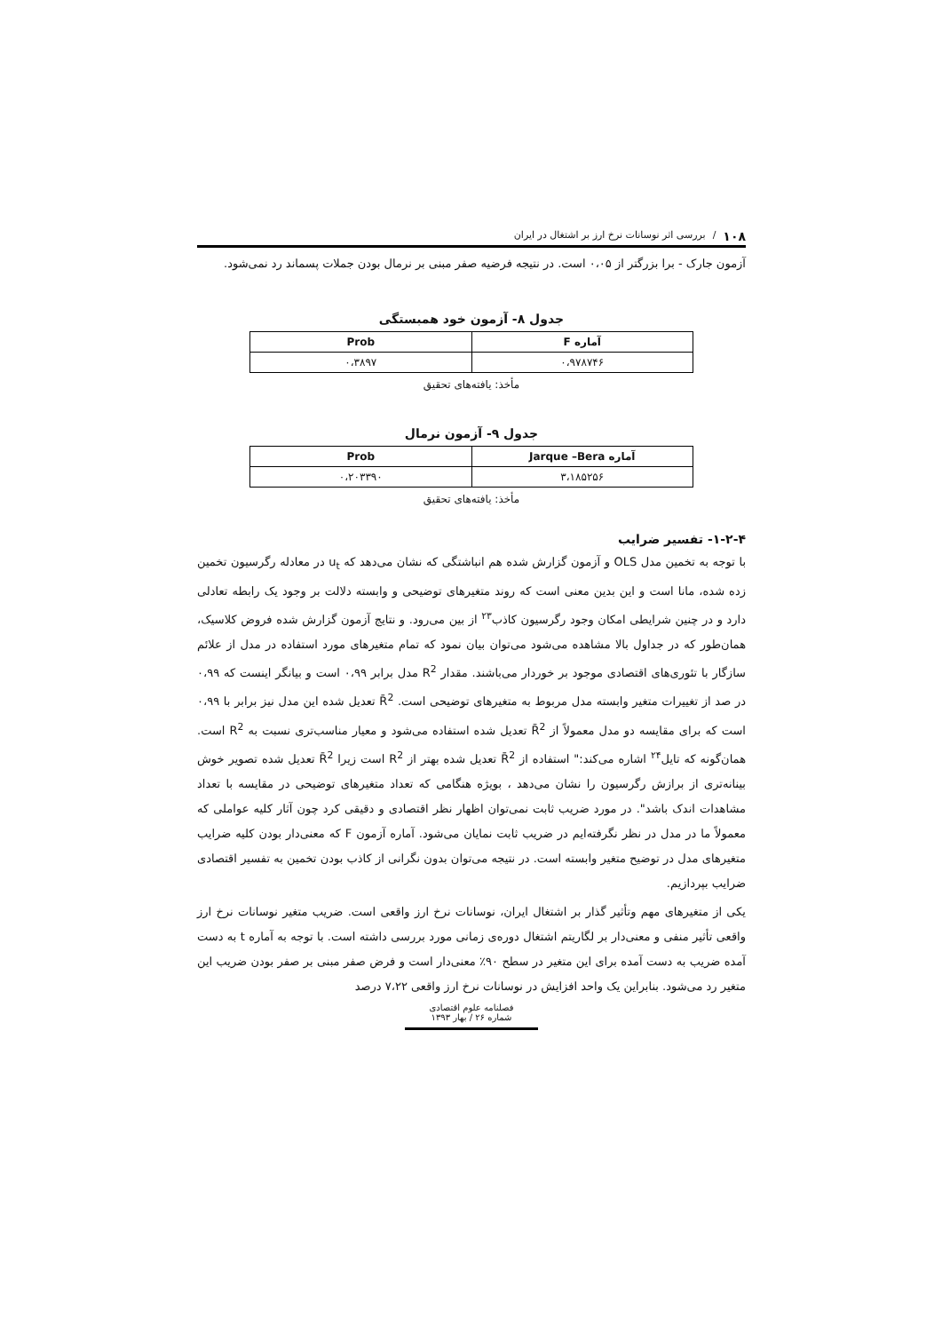۱۰۸ / بررسی اثر نوسانات نرخ ارز بر اشتغال در ایران
آزمون جارک - برا بزرگتر از ۰،۰۵ است. در نتیجه فرضیه صفر مبنی بر نرمال بودن جملات پسماند رد نمی‌شود.
جدول ۸- آزمون خود همبستگی
| آماره F | Prob |
| --- | --- |
| ۰،۹۷۸۷۴۶ | ۰،۳۸۹۷ |
مأخذ: یافته‌های تحقیق
جدول ۹- آزمون نرمال
| آماره Jarque –Bera | Prob |
| --- | --- |
| ۳،۱۸۵۲۵۶ | ۰،۲۰۳۳۹۰ |
مأخذ: یافته‌های تحقیق
۱-۲-۴- تفسیر ضرایب
با توجه به تخمین مدل OLS و آزمون گزارش شده هم انباشتگی که نشان می‌دهد که u<sub>t</sub> در معادله رگرسیون تخمین زده شده، مانا است و این بدین معنی است که روند متغیرهای توضیحی و وابسته دلالت بر وجود یک رابطه تعادلی دارد و در چنین شرایطی امکان وجود رگرسیون کاذب<sup>۲۳</sup> از بین می‌رود. و نتایج آزمون گزارش شده فروض کلاسیک، همان‌طور که در جداول بالا مشاهده می‌شود می‌توان بیان نمود که تمام متغیرهای مورد استفاده در مدل از علائم سازگار با تئوری‌های اقتصادی موجود بر خوردار می‌باشند. مقدار R<sup>2</sup> مدل برابر ۰،۹۹ است و بیانگر اینست که ۰،۹۹ در صد از تغییرات متغیر وابسته مدل مربوط به متغیرهای توضیحی است. R̄<sup>2</sup> تعدیل شده این مدل نیز برابر با ۰،۹۹ است که برای مقایسه دو مدل معمولاً از R̄<sup>2</sup> تعدیل شده استفاده می‌شود و معیار مناسب‌تری نسبت به R<sup>2</sup> است. همان‌گونه که تایل<sup>۲۴</sup> اشاره می‌کند:" استفاده از R̄<sup>2</sup> تعدیل شده بهتر از R<sup>2</sup> است زیرا R̄<sup>2</sup> تعدیل شده تصویر خوش بینانه‌تری از برازش رگرسیون را نشان می‌دهد ، بویژه هنگامی که تعداد متغیرهای توضیحی در مقایسه با تعداد مشاهدات اندک باشد". در مورد ضریب ثابت نمی‌توان اظهار نظر اقتصادی و دقیقی کرد چون آثار کلیه عواملی که معمولاً ما در مدل در نظر نگرفته‌ایم در ضریب ثابت نمایان می‌شود. آماره آزمون F که معنی‌دار بودن کلیه ضرایب متغیرهای مدل در توضیح متغیر وابسته است. در نتیجه می‌توان بدون نگرانی از کاذب بودن تخمین به تفسیر اقتصادی ضرایب بپردازیم.
یکی از متغیرهای مهم وتأثیر گذار بر اشتغال ایران، نوسانات نرخ ارز واقعی است. ضریب متغیر نوسانات نرخ ارز واقعی تأثیر منفی و معنی‌دار بر لگاریتم اشتغال دوره‌ی زمانی مورد بررسی داشته است. با توجه به آماره t به دست آمده ضریب به دست آمده برای این متغیر در سطح ۹۰٪ معنی‌دار است و فرض صفر مبنی بر صفر بودن ضریب این متغیر رد می‌شود. بنابراین یک واحد افزایش در نوسانات نرخ ارز واقعی ۷،۲۲ درصد
فصلنامه علوم اقتصادی
شماره ۲۶ / بهار ۱۳۹۳